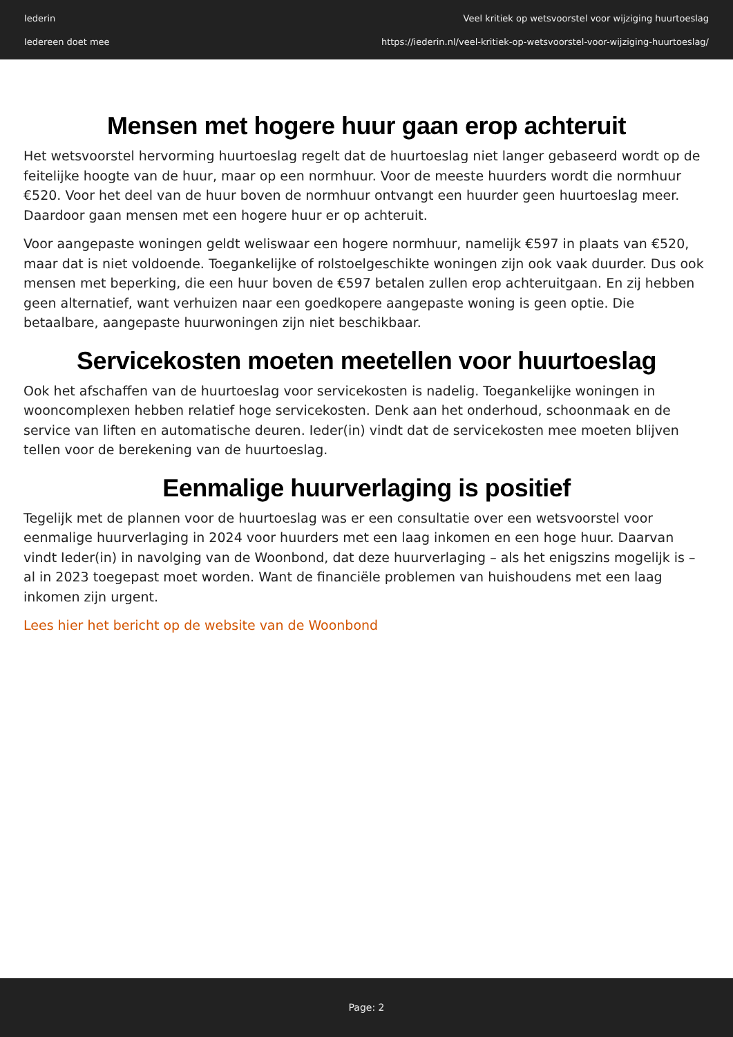Iederin
Iedereen doet mee
Veel kritiek op wetsvoorstel voor wijziging huurtoeslag
https://iederin.nl/veel-kritiek-op-wetsvoorstel-voor-wijziging-huurtoeslag/
Mensen met hogere huur gaan erop achteruit
Het wetsvoorstel hervorming huurtoeslag regelt dat de huurtoeslag niet langer gebaseerd wordt op de feitelijke hoogte van de huur, maar op een normhuur. Voor de meeste huurders wordt die normhuur €520. Voor het deel van de huur boven de normhuur ontvangt een huurder geen huurtoeslag meer. Daardoor gaan mensen met een hogere huur er op achteruit.
Voor aangepaste woningen geldt weliswaar een hogere normhuur, namelijk €597 in plaats van €520, maar dat is niet voldoende. Toegankelijke of rolstoelgeschikte woningen zijn ook vaak duurder. Dus ook mensen met beperking, die een huur boven de €597 betalen zullen erop achteruitgaan. En zij hebben geen alternatief, want verhuizen naar een goedkopere aangepaste woning is geen optie. Die betaalbare, aangepaste huurwoningen zijn niet beschikbaar.
Servicekosten moeten meetellen voor huurtoeslag
Ook het afschaffen van de huurtoeslag voor servicekosten is nadelig. Toegankelijke woningen in wooncomplexen hebben relatief hoge servicekosten. Denk aan het onderhoud, schoonmaak en de service van liften en automatische deuren. Ieder(in) vindt dat de servicekosten mee moeten blijven tellen voor de berekening van de huurtoeslag.
Eenmalige huurverlaging is positief
Tegelijk met de plannen voor de huurtoeslag was er een consultatie over een wetsvoorstel voor eenmalige huurverlaging in 2024 voor huurders met een laag inkomen en een hoge huur. Daarvan vindt Ieder(in) in navolging van de Woonbond, dat deze huurverlaging – als het enigszins mogelijk is – al in 2023 toegepast moet worden. Want de financiële problemen van huishoudens met een laag inkomen zijn urgent.
Lees hier het bericht op de website van de Woonbond
Page: 2